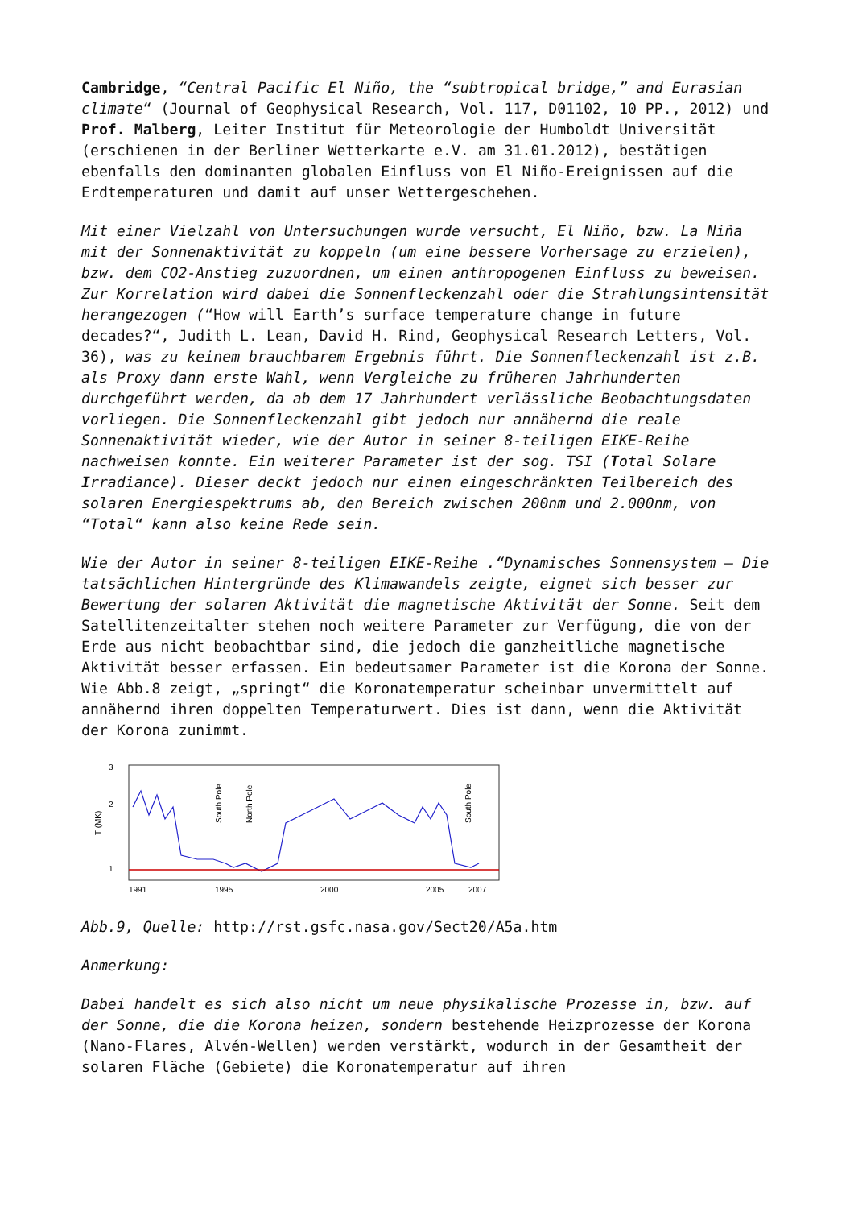Cambridge, “Central Pacific El Niño, the “subtropical bridge,” and Eurasian climate“ (Journal of Geophysical Research, Vol. 117, D01102, 10 PP., 2012) und Prof. Malberg, Leiter Institut für Meteorologie der Humboldt Universität (erschienen in der Berliner Wetterkarte e.V. am 31.01.2012), bestätigen ebenfalls den dominanten globalen Einfluss von El Niño-Ereignissen auf die Erdtemperaturen und damit auf unser Wettergeschehen.
Mit einer Vielzahl von Untersuchungen wurde versucht, El Niño, bzw. La Niña mit der Sonnenaktivität zu koppeln (um eine bessere Vorhersage zu erzielen), bzw. dem CO2-Anstieg zuzuordnen, um einen anthropogenen Einfluss zu beweisen. Zur Korrelation wird dabei die Sonnenfleckenzahl oder die Strahlungsintensität herangezogen (“How will Earth’s surface temperature change in future decades?“, Judith L. Lean, David H. Rind, Geophysical Research Letters, Vol. 36), was zu keinem brauchbarem Ergebnis führt. Die Sonnenfleckenzahl ist z.B. als Proxy dann erste Wahl, wenn Vergleiche zu früheren Jahrhunderten durchgeführt werden, da ab dem 17 Jahrhundert verlässliche Beobachtungsdaten vorliegen. Die Sonnenfleckenzahl gibt jedoch nur annähernd die reale Sonnenaktivität wieder, wie der Autor in seiner 8-teiligen EIKE-Reihe nachweisen konnte. Ein weiterer Parameter ist der sog. TSI (Total Solare Irradiance). Dieser deckt jedoch nur einen eingeschränkten Teilbereich des solaren Energiespektrums ab, den Bereich zwischen 200nm und 2.000nm, von “Total“ kann also keine Rede sein.
Wie der Autor in seiner 8-teiligen EIKE-Reihe .“Dynamisches Sonnensystem – Die tatsächlichen Hintergründe des Klimawandels zeigte, eignet sich besser zur Bewertung der solaren Aktivität die magnetische Aktivität der Sonne. Seit dem Satellitenzeitalter stehen noch weitere Parameter zur Verfügung, die von der Erde aus nicht beobachtbar sind, die jedoch die ganzheitliche magnetische Aktivität besser erfassen. Ein bedeutsamer Parameter ist die Korona der Sonne. Wie Abb.8 zeigt, „springt“ die Koronatemperatur scheinbar unvermittelt auf annähernd ihren doppelten Temperaturwert. Dies ist dann, wenn die Aktivität der Korona zunimmt.
3
2
1
T (MK)
South Pole
North Pole
South Pole
1991
1995
2000
2005
2007
Abb.9, Quelle: http://rst.gsfc.nasa.gov/Sect20/A5a.htm
Anmerkung:
Dabei handelt es sich also nicht um neue physikalische Prozesse in, bzw. auf der Sonne, die die Korona heizen, sondern bestehende Heizprozesse der Korona (Nano-Flares, Alvén-Wellen) werden verstärkt, wodurch in der Gesamtheit der solaren Fläche (Gebiete) die Koronatemperatur auf ihren